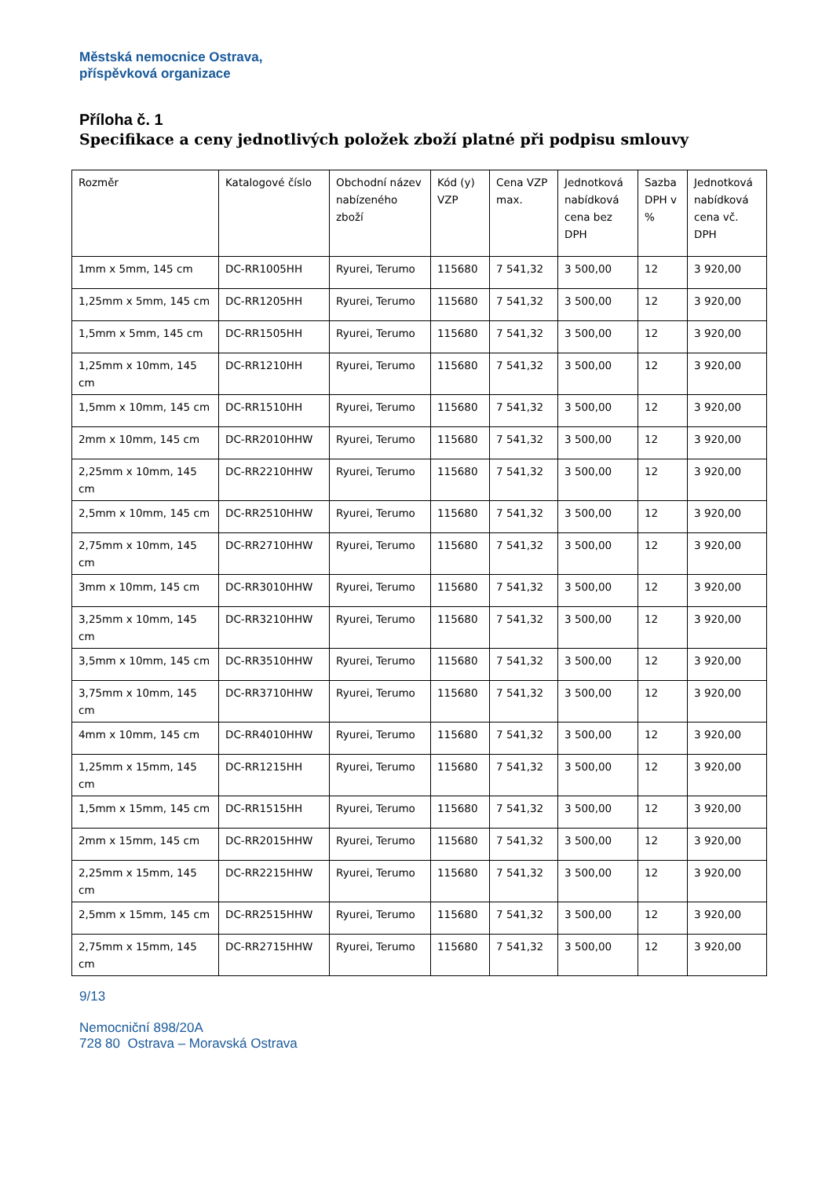Městská nemocnice Ostrava,
příspěvková organizace
Příloha č. 1
Specifikace a ceny jednotlivých položek zboží platné při podpisu smlouvy
| Rozměr | Katalogové číslo | Obchodní název nabízeného zboží | Kód (y) VZP | Cena VZP max. | Jednotková nabídková cena bez DPH | Sazba DPH v % | Jednotková nabídková cena vč. DPH |
| --- | --- | --- | --- | --- | --- | --- | --- |
| 1mm x 5mm, 145 cm | DC-RR1005HH | Ryurei, Terumo | 115680 | 7 541,32 | 3 500,00 | 12 | 3 920,00 |
| 1,25mm x 5mm, 145 cm | DC-RR1205HH | Ryurei, Terumo | 115680 | 7 541,32 | 3 500,00 | 12 | 3 920,00 |
| 1,5mm x 5mm, 145 cm | DC-RR1505HH | Ryurei, Terumo | 115680 | 7 541,32 | 3 500,00 | 12 | 3 920,00 |
| 1,25mm x 10mm, 145 cm | DC-RR1210HH | Ryurei, Terumo | 115680 | 7 541,32 | 3 500,00 | 12 | 3 920,00 |
| 1,5mm x 10mm, 145 cm | DC-RR1510HH | Ryurei, Terumo | 115680 | 7 541,32 | 3 500,00 | 12 | 3 920,00 |
| 2mm x 10mm, 145 cm | DC-RR2010HHW | Ryurei, Terumo | 115680 | 7 541,32 | 3 500,00 | 12 | 3 920,00 |
| 2,25mm x 10mm, 145 cm | DC-RR2210HHW | Ryurei, Terumo | 115680 | 7 541,32 | 3 500,00 | 12 | 3 920,00 |
| 2,5mm x 10mm, 145 cm | DC-RR2510HHW | Ryurei, Terumo | 115680 | 7 541,32 | 3 500,00 | 12 | 3 920,00 |
| 2,75mm x 10mm, 145 cm | DC-RR2710HHW | Ryurei, Terumo | 115680 | 7 541,32 | 3 500,00 | 12 | 3 920,00 |
| 3mm x 10mm, 145 cm | DC-RR3010HHW | Ryurei, Terumo | 115680 | 7 541,32 | 3 500,00 | 12 | 3 920,00 |
| 3,25mm x 10mm, 145 cm | DC-RR3210HHW | Ryurei, Terumo | 115680 | 7 541,32 | 3 500,00 | 12 | 3 920,00 |
| 3,5mm x 10mm, 145 cm | DC-RR3510HHW | Ryurei, Terumo | 115680 | 7 541,32 | 3 500,00 | 12 | 3 920,00 |
| 3,75mm x 10mm, 145 cm | DC-RR3710HHW | Ryurei, Terumo | 115680 | 7 541,32 | 3 500,00 | 12 | 3 920,00 |
| 4mm x 10mm, 145 cm | DC-RR4010HHW | Ryurei, Terumo | 115680 | 7 541,32 | 3 500,00 | 12 | 3 920,00 |
| 1,25mm x 15mm, 145 cm | DC-RR1215HH | Ryurei, Terumo | 115680 | 7 541,32 | 3 500,00 | 12 | 3 920,00 |
| 1,5mm x 15mm, 145 cm | DC-RR1515HH | Ryurei, Terumo | 115680 | 7 541,32 | 3 500,00 | 12 | 3 920,00 |
| 2mm x 15mm, 145 cm | DC-RR2015HHW | Ryurei, Terumo | 115680 | 7 541,32 | 3 500,00 | 12 | 3 920,00 |
| 2,25mm x 15mm, 145 cm | DC-RR2215HHW | Ryurei, Terumo | 115680 | 7 541,32 | 3 500,00 | 12 | 3 920,00 |
| 2,5mm x 15mm, 145 cm | DC-RR2515HHW | Ryurei, Terumo | 115680 | 7 541,32 | 3 500,00 | 12 | 3 920,00 |
| 2,75mm x 15mm, 145 cm | DC-RR2715HHW | Ryurei, Terumo | 115680 | 7 541,32 | 3 500,00 | 12 | 3 920,00 |
9/13
Nemocniční 898/20A
728 80 Ostrava – Moravská Ostrava